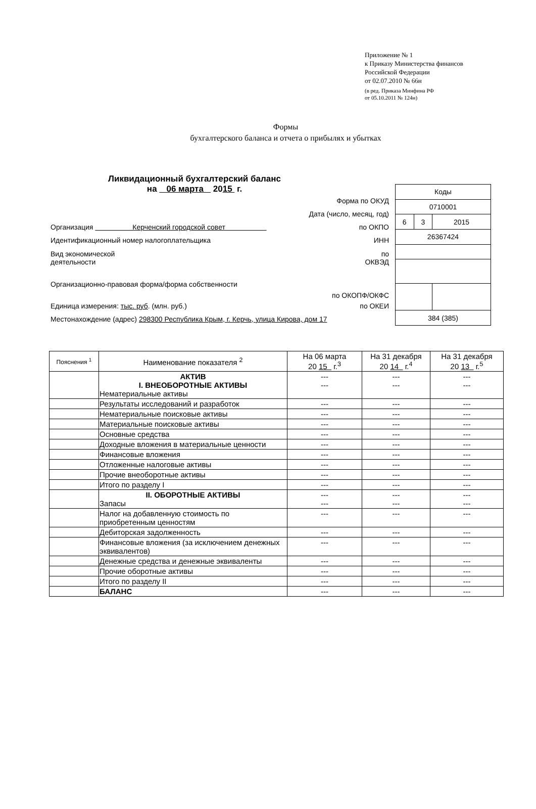Приложение № 1
к Приказу Министерства финансов
Российской Федерации
от 02.07.2010 № 66н
(в ред. Приказа Минфина РФ
от 05.10.2011 № 124н)
Формы
бухгалтерского баланса и отчета о прибылях и убытках
Ликвидационный бухгалтерский баланс
на 06 марта 2015 г.
Форма по ОКУД
Дата (число, месяц, год)
Организация Керченский городской совет по ОКПО
Идентификационный номер налогоплательщика ИНН
Вид экономической
деятельности по
ОКВЭД
Организационно-правовая форма/форма собственности по ОКОПФ/ОКФС
Единица измерения: тыс. руб. (млн. руб.) по ОКЕИ
Местонахождение (адрес) 298300 Республика Крым, г. Керчь, улица Кирова, дом 17
| Коды | | |
| 0710001 | | |
| 6 | 3 | 2015 |
| 26367424 | | |
| 384 (385) | | |
| Пояснения <sup>1</sup> | Наименование показателя <sup>2</sup> | На 06 марта 20 15 г.<sup>3</sup> | На 31 декабря 20 14 г.<sup>4</sup> | На 31 декабря 20 13 г.<sup>5</sup> |
| --- | --- | --- | --- | --- |
| | АКТИВ I. ВНЕОБОРОТНЫЕ АКТИВЫ Нематериальные активы | --- --- | --- --- | --- --- |
| | Результаты исследований и разработок | --- | --- | --- |
| | Нематериальные поисковые активы | --- | --- | --- |
| | Материальные поисковые активы | --- | --- | --- |
| | Основные средства | --- | --- | --- |
| | Доходные вложения в материальные ценности | --- | --- | --- |
| | Финансовые вложения | --- | --- | --- |
| | Отложенные налоговые активы | --- | --- | --- |
| | Прочие внеоборотные активы | --- | --- | --- |
| | Итого по разделу I | --- | --- | --- |
| | II. ОБОРОТНЫЕ АКТИВЫ Запасы | --- --- | --- --- | --- --- |
| | Налог на добавленную стоимость по приобретенным ценностям | --- | --- | --- |
| | Дебиторская задолженность | --- | --- | --- |
| | Финансовые вложения (за исключением денежных эквивалентов) | --- | --- | --- |
| | Денежные средства и денежные эквиваленты | --- | --- | --- |
| | Прочие оборотные активы | --- | --- | --- |
| | Итого по разделу II | --- | --- | --- |
| | БАЛАНС | --- | --- | --- |